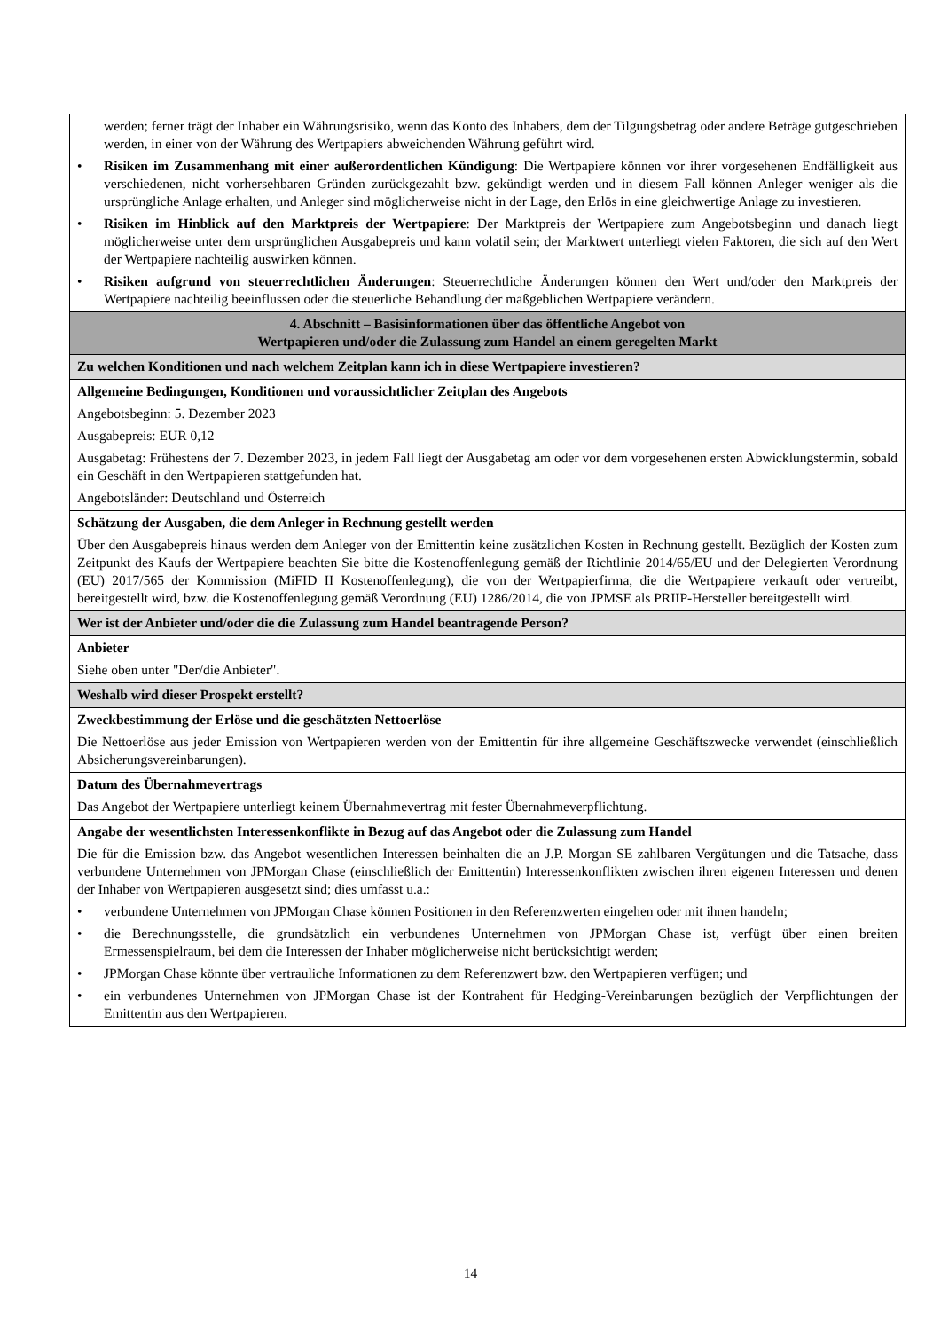| werden; ferner trägt der Inhaber ein Währungsrisiko, wenn das Konto des Inhabers, dem der Tilgungsbetrag oder andere Beträge gutgeschrieben werden, in einer von der Währung des Wertpapiers abweichenden Währung geführt wird. • Risiken im Zusammenhang mit einer außerordentlichen Kündigung : Die Wertpapiere können vor ihrer vorgesehenen Endfälligkeit aus verschiedenen, nicht vorhersehbaren Gründen zurückgezahlt bzw. gekündigt werden und in diesem Fall können Anleger weniger als die ursprüngliche Anlage erhalten, und Anleger sind möglicherweise nicht in der Lage, den Erlös in eine gleichwertige Anlage zu investieren. • Risiken im Hinblick auf den Marktpreis der Wertpapiere : Der Marktpreis der Wertpapiere zum Angebotsbeginn und danach liegt möglicherweise unter dem ursprünglichen Ausgabepreis und kann volatil sein; der Marktwert unterliegt vielen Faktoren, die sich auf den Wert der Wertpapiere nachteilig auswirken können. • Risiken aufgrund von steuerrechtlichen Änderungen : Steuerrechtliche Änderungen können den Wert und/oder den Marktpreis der Wertpapiere nachteilig beeinflussen oder die steuerliche Behandlung der maßgeblichen Wertpapiere verändern. |
| 4. Abschnitt – Basisinformationen über das öffentliche Angebot von Wertpapieren und/oder die Zulassung zum Handel an einem geregelten Markt |
| Zu welchen Konditionen und nach welchem Zeitplan kann ich in diese Wertpapiere investieren? |
| Allgemeine Bedingungen, Konditionen und voraussichtlicher Zeitplan des Angebots Angebotsbeginn: 5. Dezember 2023 Ausgabepreis: EUR 0,12 Ausgabetag: Frühestens der 7. Dezember 2023, in jedem Fall liegt der Ausgabetag am oder vor dem vorgesehenen ersten Abwicklungstermin, sobald ein Geschäft in den Wertpapieren stattgefunden hat. Angebotsländer: Deutschland und Österreich |
| Schätzung der Ausgaben, die dem Anleger in Rechnung gestellt werden Über den Ausgabepreis hinaus werden dem Anleger von der Emittentin keine zusätzlichen Kosten in Rechnung gestellt. Bezüglich der Kosten zum Zeitpunkt des Kaufs der Wertpapiere beachten Sie bitte die Kostenoffenlegung gemäß der Richtlinie 2014/65/EU und der Delegierten Verordnung (EU) 2017/565 der Kommission (MiFID II Kostenoffenlegung), die von der Wertpapierfirma, die die Wertpapiere verkauft oder vertreibt, bereitgestellt wird, bzw. die Kostenoffenlegung gemäß Verordnung (EU) 1286/2014, die von JPMSE als PRIIP-Hersteller bereitgestellt wird. |
| Wer ist der Anbieter und/oder die die Zulassung zum Handel beantragende Person? |
| Anbieter Siehe oben unter "Der/die Anbieter". |
| Weshalb wird dieser Prospekt erstellt? |
| Zweckbestimmung der Erlöse und die geschätzten Nettoerlöse Die Nettoerlöse aus jeder Emission von Wertpapieren werden von der Emittentin für ihre allgemeine Geschäftszwecke verwendet (einschließlich Absicherungsvereinbarungen). |
| Datum des Übernahmevertrags Das Angebot der Wertpapiere unterliegt keinem Übernahmevertrag mit fester Übernahmeverpflichtung. |
| Angabe der wesentlichsten Interessenkonflikte in Bezug auf das Angebot oder die Zulassung zum Handel Die für die Emission bzw. das Angebot wesentlichen Interessen beinhalten die an J.P. Morgan SE zahlbaren Vergütungen und die Tatsache, dass verbundene Unternehmen von JPMorgan Chase (einschließlich der Emittentin) Interessenkonflikten zwischen ihren eigenen Interessen und denen der Inhaber von Wertpapieren ausgesetzt sind; dies umfasst u.a.: • verbundene Unternehmen von JPMorgan Chase können Positionen in den Referenzwerten eingehen oder mit ihnen handeln; • die Berechnungsstelle, die grundsätzlich ein verbundenes Unternehmen von JPMorgan Chase ist, verfügt über einen breiten Ermessenspielraum, bei dem die Interessen der Inhaber möglicherweise nicht berücksichtigt werden; • JPMorgan Chase könnte über vertrauliche Informationen zu dem Referenzwert bzw. den Wertpapieren verfügen; und • ein verbundenes Unternehmen von JPMorgan Chase ist der Kontrahent für Hedging-Vereinbarungen bezüglich der Verpflichtungen der Emittentin aus den Wertpapieren. |
14